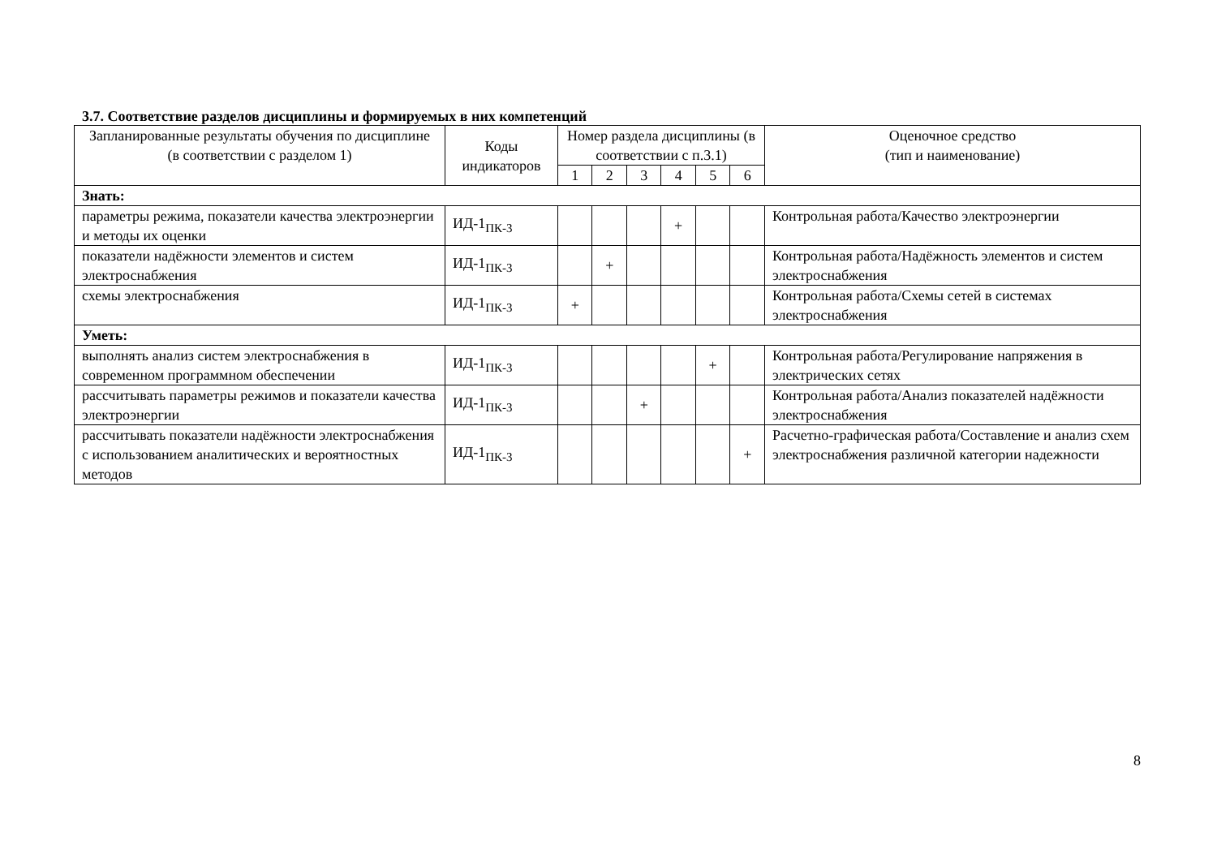3.7. Соответствие разделов дисциплины и формируемых в них компетенций
| Запланированные результаты обучения по дисциплине (в соответствии с разделом 1) | Коды индикаторов | Номер раздела дисциплины (в соответствии с п.3.1) | | | | | | Оценочное средство (тип и наименование) |
| --- | --- | --- | --- | --- | --- | --- | --- | --- |
| | | 1 | 2 | 3 | 4 | 5 | 6 | |
| Знать: | | | | | | | | |
| параметры режима, показатели качества электроэнергии и методы их оценки | ИД-1<sub>ПК-3</sub> | | | | + | | | Контрольная работа/Качество электроэнергии |
| показатели надёжности элементов и систем электроснабжения | ИД-1<sub>ПК-3</sub> | | + | | | | | Контрольная работа/Надёжность элементов и систем электроснабжения |
| схемы электроснабжения | ИД-1<sub>ПК-3</sub> | + | | | | | | Контрольная работа/Схемы сетей в системах электроснабжения |
| Уметь: | | | | | | | | |
| выполнять анализ систем электроснабжения в современном программном обеспечении | ИД-1<sub>ПК-3</sub> | | | | | + | | Контрольная работа/Регулирование напряжения в электрических сетях |
| рассчитывать параметры режимов и показатели качества электроэнергии | ИД-1<sub>ПК-3</sub> | | | + | | | | Контрольная работа/Анализ показателей надёжности электроснабжения |
| рассчитывать показатели надёжности электроснабжения с использованием аналитических и вероятностных методов | ИД-1<sub>ПК-3</sub> | | | | | | + | Расчетно-графическая работа/Составление и анализ схем электроснабжения различной категории надежности |
8